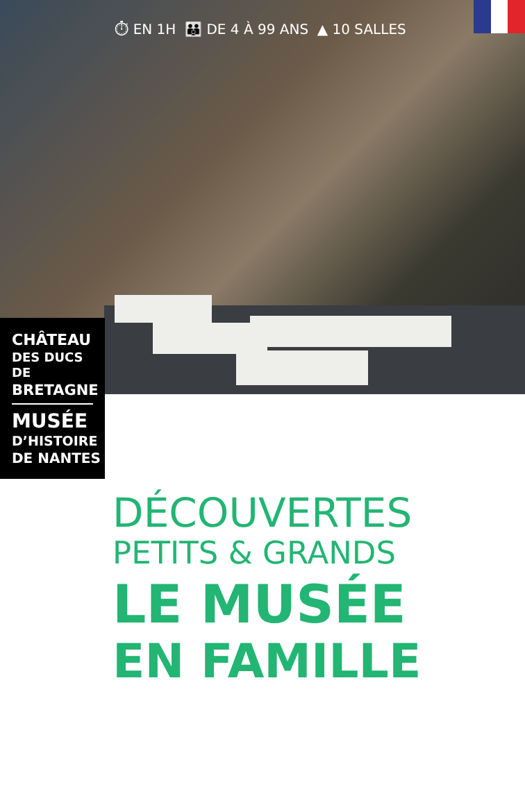⏱ EN 1H 👪 DE 4 À 99 ANS ▲ 10 SALLES
CHÂTEAU
DES DUCS DE
BRETAGNE
MUSÉE
D’HISTOIRE
DE NANTES
DÉCOUVERTES
PETITS & GRANDS
LE MUSÉE
EN FAMILLE